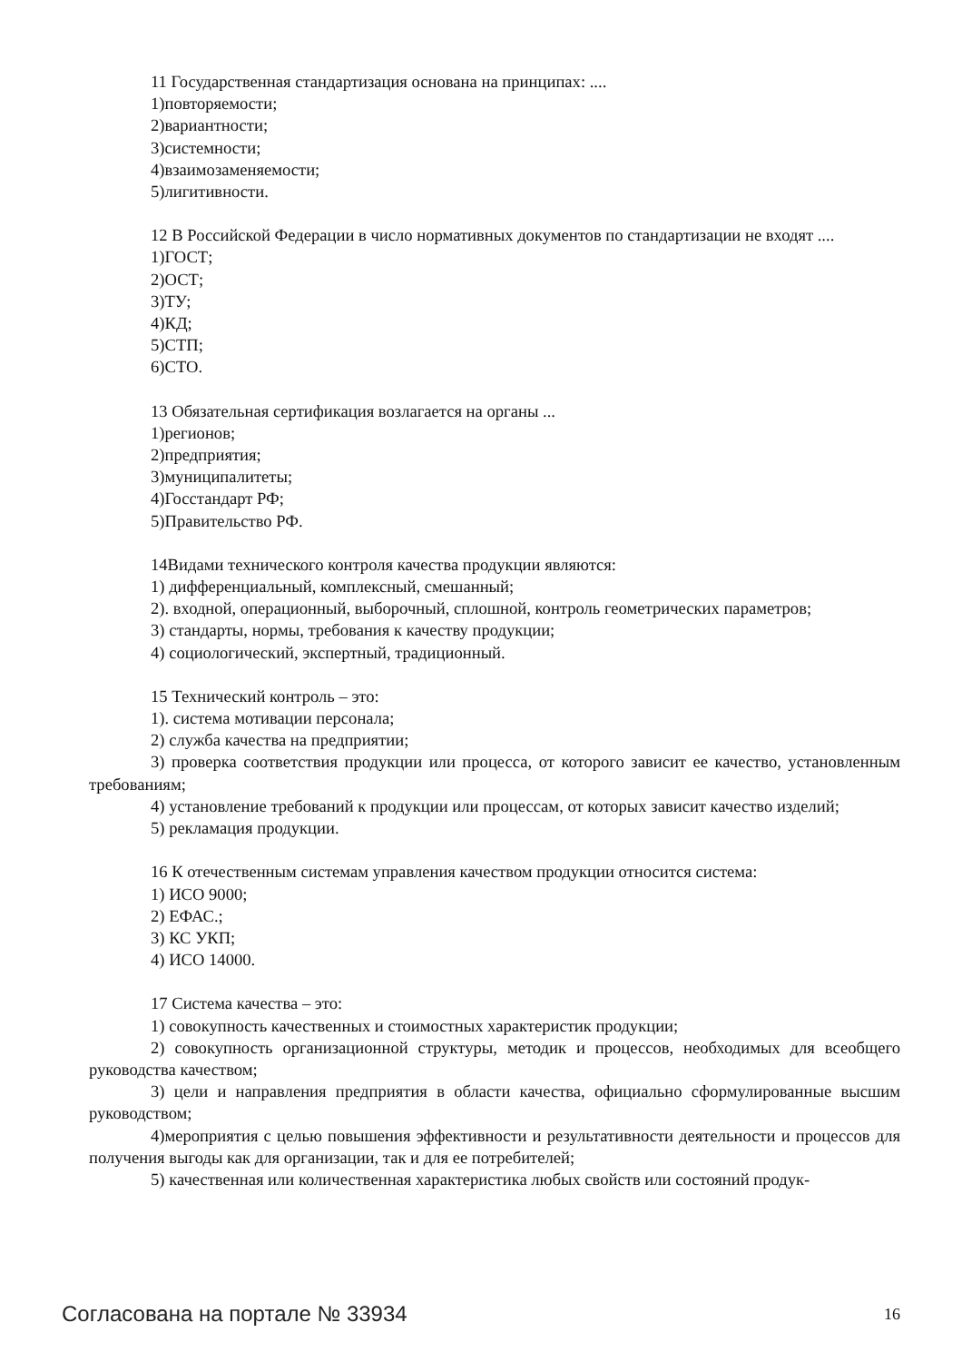11 Государственная стандартизация основана на принципах: ....
1)повторяемости;
2)вариантности;
3)системности;
4)взаимозаменяемости;
5)лигитивности.
12 В Российской Федерации в число нормативных документов по стандартизации не входят ....
1)ГОСТ;
2)ОСТ;
3)ТУ;
4)КД;
5)СТП;
6)СТО.
13 Обязательная сертификация возлагается на органы ...
1)регионов;
2)предприятия;
3)муниципалитеты;
4)Госстандарт РФ;
5)Правительство РФ.
14Видами технического контроля качества продукции являются:
1) дифференциальный, комплексный, смешанный;
2). входной, операционный, выборочный, сплошной, контроль геометрических параметров;
3) стандарты, нормы, требования к качеству продукции;
4) социологический, экспертный, традиционный.
15 Технический контроль – это:
1). система мотивации персонала;
2) служба качества на предприятии;
3) проверка соответствия продукции или процесса, от которого зависит ее качество, установленным требованиям;
4) установление требований к продукции или процессам, от которых зависит качество изделий;
5) рекламация продукции.
16 К отечественным системам управления качеством продукции относится система:
1) ИСО 9000;
2) ЕФАС.;
3) КС УКП;
4) ИСО 14000.
17 Система качества – это:
1) совокупность качественных и стоимостных характеристик продукции;
2) совокупность организационной структуры, методик и процессов, необходимых для всеобщего руководства качеством;
3) цели и направления предприятия в области качества, официально сформулированные высшим руководством;
4)мероприятия с целью повышения эффективности и результативности деятельности и процессов для получения выгоды как для организации, так и для ее потребителей;
5) качественная или количественная характеристика любых свойств или состояний продук-
Согласована на портале № 33934 16